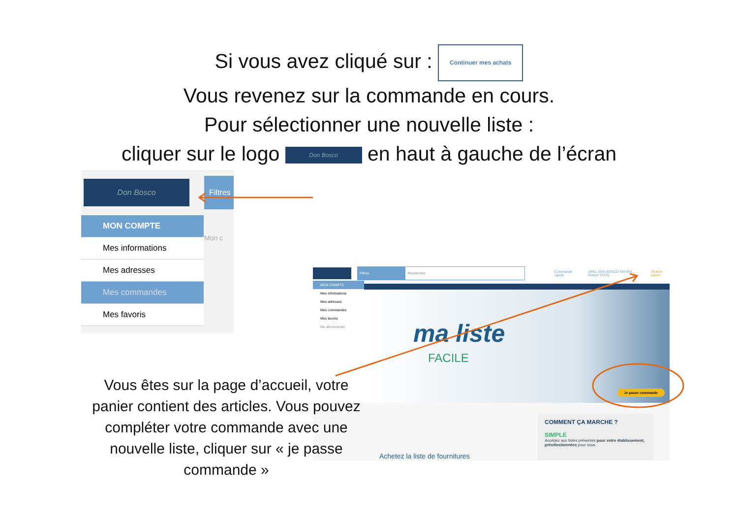Si vous avez cliqué sur : Continuer mes achats
Vous revenez sur la commande en cours.
Pour sélectionner une nouvelle liste :
cliquer sur le logo Don Bosco en haut à gauche de l’écran
Don Bosco
Filtres
MON COMPTE
Mes informations
Mes adresses
Mes commandes
Mes favoris
Mon c
Filtres Rechercher Commande rapide APEL DON BOSCO MAYEN... Robert TATIN 39 Mon panier
MON COMPTE
Mes informations
Mes adresses
Mes commandes
Mes favoris
Me déconnecter
ma liste
FACILE
Je passe commande
Achetez la liste de fournitures
COMMENT ÇA MARCHE ?
SIMPLE
Accédez aux listes présentes pour votre établissement, présélectionnées pour vous.
Vous êtes sur la page d’accueil, votre panier contient des articles. Vous pouvez compléter votre commande avec une nouvelle liste, cliquer sur « je passe commande »